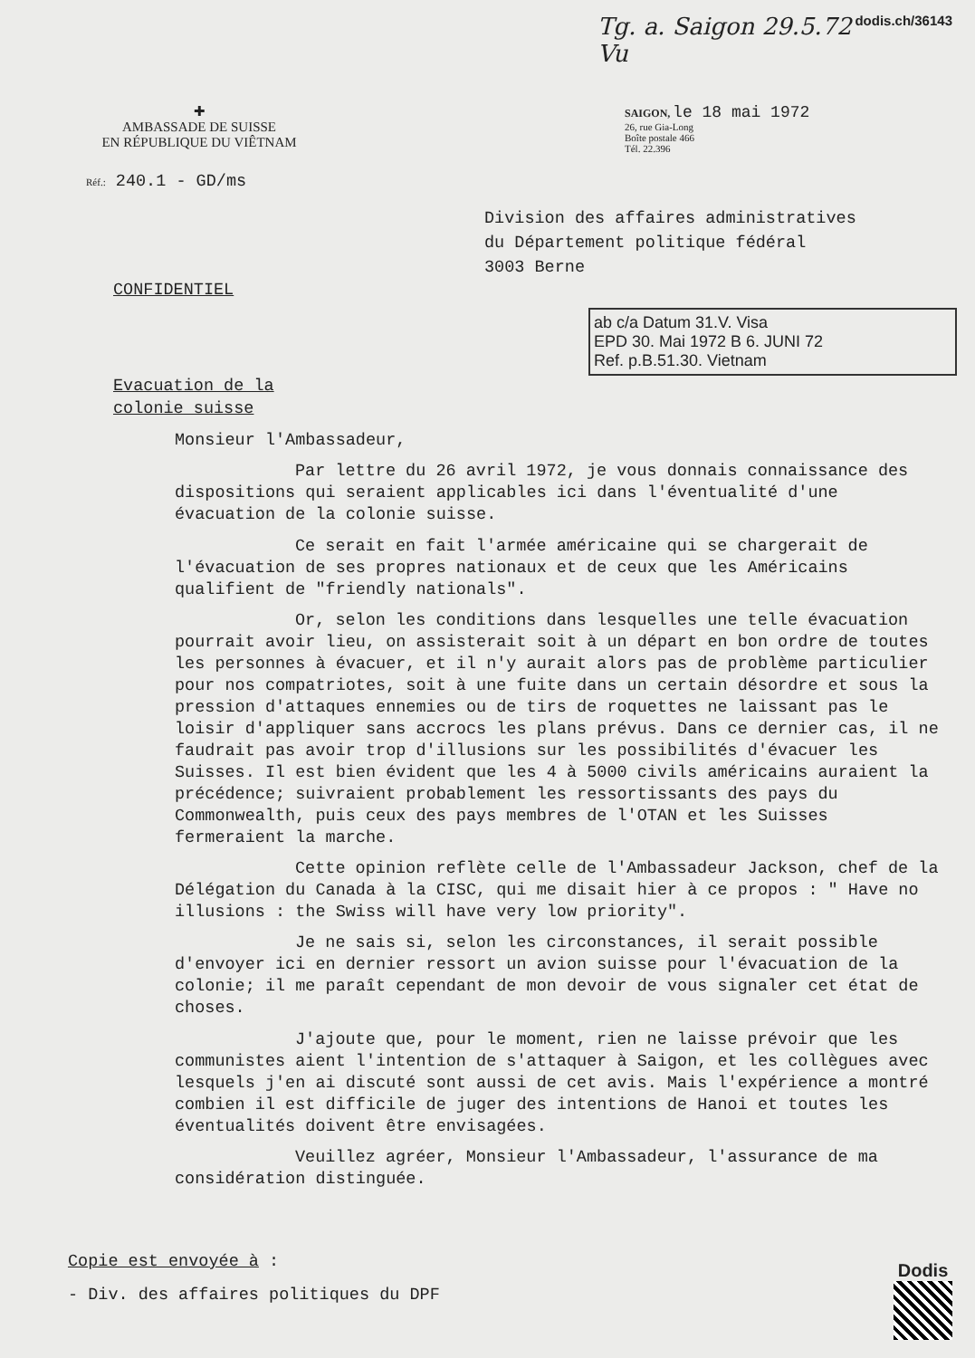Tg. a. Saigon 29.5.72 Vu dodis.ch/36143
✚
AMBASSADE DE SUISSE
EN RÉPUBLIQUE DU VIÊTNAM
SAIGON, le 18 mai 1972
26, rue Gia-Long
Boîte postale 466
Tél. 22.396
Réf.: 240.1 - GD/ms
Division des affaires administratives
du Département politique fédéral
3003 Berne
CONFIDENTIEL
ab c/a Datum 31.V. Visa
EPD 30. Mai 1972 B 6. JUNI 72
Ref. p.B.51.30. Vietnam
Evacuation de la
colonie suisse
Monsieur l'Ambassadeur,
Par lettre du 26 avril 1972, je vous donnais connaissance des dispositions qui seraient applicables ici dans l'éventualité d'une évacuation de la colonie suisse.
Ce serait en fait l'armée américaine qui se chargerait de l'évacuation de ses propres nationaux et de ceux que les Américains qualifient de "friendly nationals".
Or, selon les conditions dans lesquelles une telle évacuation pourrait avoir lieu, on assisterait soit à un départ en bon ordre de toutes les personnes à évacuer, et il n'y aurait alors pas de problème particulier pour nos compatriotes, soit à une fuite dans un certain désordre et sous la pression d'attaques ennemies ou de tirs de roquettes ne laissant pas le loisir d'appliquer sans accrocs les plans prévus. Dans ce dernier cas, il ne faudrait pas avoir trop d'illusions sur les possibilités d'évacuer les Suisses. Il est bien évident que les 4 à 5000 civils américains auraient la précédence; suivraient probablement les ressortissants des pays du Commonwealth, puis ceux des pays membres de l'OTAN et les Suisses fermeraient la marche.
Cette opinion reflète celle de l'Ambassadeur Jackson, chef de la Délégation du Canada à la CISC, qui me disait hier à ce propos : " Have no illusions : the Swiss will have very low priority".
Je ne sais si, selon les circonstances, il serait possible d'envoyer ici en dernier ressort un avion suisse pour l'évacuation de la colonie; il me paraît cependant de mon devoir de vous signaler cet état de choses.
J'ajoute que, pour le moment, rien ne laisse prévoir que les communistes aient l'intention de s'attaquer à Saigon, et les collègues avec lesquels j'en ai discuté sont aussi de cet avis. Mais l'expérience a montré combien il est difficile de juger des intentions de Hanoi et toutes les éventualités doivent être envisagées.
Veuillez agréer, Monsieur l'Ambassadeur, l'assurance de ma considération distinguée.
Copie est envoyée à :
- Div. des affaires politiques du DPF
Dodis